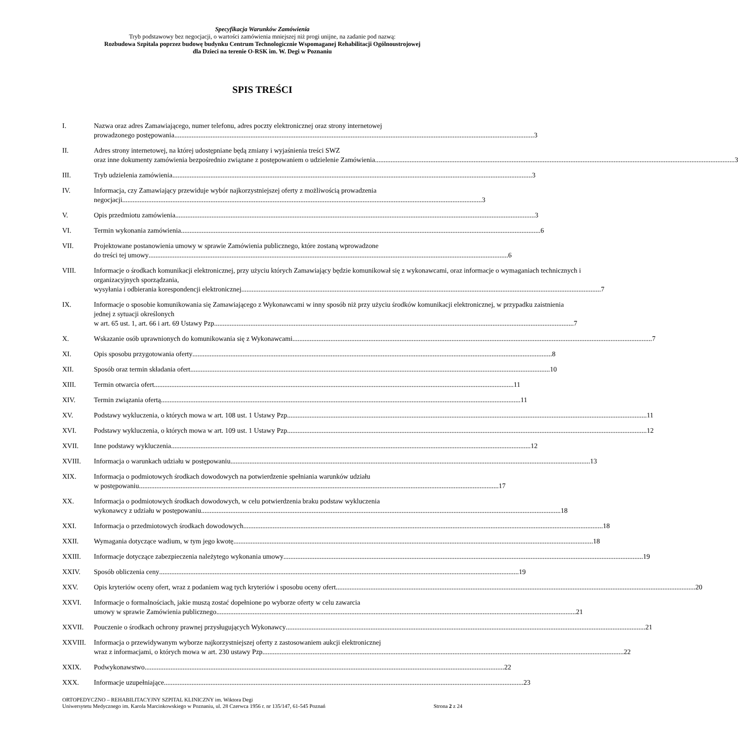Specyfikacja Warunków Zamówienia
Tryb podstawowy bez negocjacji, o wartości zamówienia mniejszej niż progi unijne, na zadanie pod nazwą:
Rozbudowa Szpitala poprzez budowę budynku Centrum Technologicznie Wspomaganej Rehabilitacji Ogólnoustrojowej
dla Dzieci na terenie O-RSK im. W. Degi w Poznaniu
SPIS TREŚCI
I. Nazwa oraz adres Zamawiającego, numer telefonu, adres poczty elektronicznej oraz strony internetowej
prowadzonego postępowania 3
II. Adres strony internetowej, na której udostępniane będą zmiany i wyjaśnienia treści SWZ
oraz inne dokumenty zamówienia bezpośrednio związane z postępowaniem o udzielenie Zamówienia 3
III. Tryb udzielenia zamówienia 3
IV. Informacja, czy Zamawiający przewiduje wybór najkorzystniejszej oferty z możliwością prowadzenia
negocjacji 3
V. Opis przedmiotu zamówienia 3
VI. Termin wykonania zamówienia 6
VII. Projektowane postanowienia umowy w sprawie Zamówienia publicznego, które zostaną wprowadzone
do treści tej umowy 6
VIII. Informacje o środkach komunikacji elektronicznej, przy użyciu których Zamawiający będzie komunikował się z wykonawcami, oraz informacje o wymaganiach technicznych i organizacyjnych sporządzania,
wysyłania i odbierania korespondencji elektronicznej 7
IX. Informacje o sposobie komunikowania się Zamawiającego z Wykonawcami w inny sposób niż przy użyciu środków komunikacji elektronicznej, w przypadku zaistnienia jednej z sytuacji określonych
w art. 65 ust. 1, art. 66 i art. 69 Ustawy Pzp 7
X. Wskazanie osób uprawnionych do komunikowania się z Wykonawcami 7
XI. Opis sposobu przygotowania oferty 8
XII. Sposób oraz termin składania ofert 10
XIII. Termin otwarcia ofert 11
XIV. Termin związania ofertą 11
XV. Podstawy wykluczenia, o których mowa w art. 108 ust. 1 Ustawy Pzp 11
XVI. Podstawy wykluczenia, o których mowa w art. 109 ust. 1 Ustawy Pzp 12
XVII. Inne podstawy wykluczenia 12
XVIII. Informacja o warunkach udziału w postępowaniu 13
XIX. Informacja o podmiotowych środkach dowodowych na potwierdzenie spełniania warunków udziału
w postępowaniu 17
XX. Informacja o podmiotowych środkach dowodowych, w celu potwierdzenia braku podstaw wykluczenia
wykonawcy z udziału w postępowaniu 18
XXI. Informacja o przedmiotowych środkach dowodowych 18
XXII. Wymagania dotyczące wadium, w tym jego kwotę 18
XXIII. Informacje dotyczące zabezpieczenia należytego wykonania umowy 19
XXIV. Sposób obliczenia ceny 19
XXV. Opis kryteriów oceny ofert, wraz z podaniem wag tych kryteriów i sposobu oceny ofert 20
XXVI. Informacje o formalnościach, jakie muszą zostać dopełnione po wyborze oferty w celu zawarcia
umowy w sprawie Zamówienia publicznego 21
XXVII. Pouczenie o środkach ochrony prawnej przysługujących Wykonawcy 21
XXVIII. Informacja o przewidywanym wyborze najkorzystniejszej oferty z zastosowaniem aukcji elektronicznej
wraz z informacjami, o których mowa w art. 230 ustawy Pzp. 22
XXIX. Podwykonawstwo 22
XXX. Informacje uzupełniające 23
ORTOPEDYCZNO – REHABILITACYJNY SZPITAL KLINICZNY im. Wiktora Degi
Uniwersytetu Medycznego im. Karola Marcinkowskiego w Poznaniu, ul. 28 Czerwca 1956 r. nr 135/147, 61-545 Poznań Strona 2 z 24